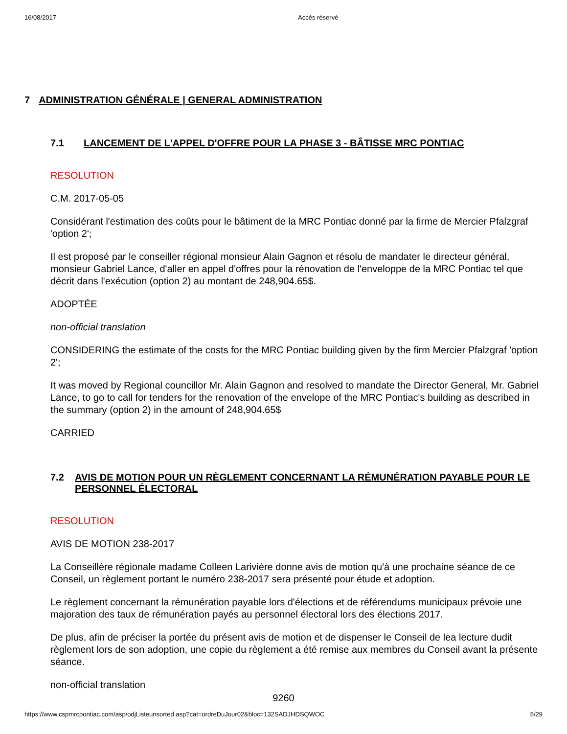16/08/2017 Accès réservé
7 ADMINISTRATION GÉNÉRALE | GENERAL ADMINISTRATION
7.1 LANCEMENT DE L'APPEL D'OFFRE POUR LA PHASE 3 - BÂTISSE MRC PONTIAC
RESOLUTION
C.M. 2017-05-05
Considérant l'estimation des coûts pour le bâtiment de la MRC Pontiac donné par la firme de Mercier Pfalzgraf 'option 2';
Il est proposé par le conseiller régional monsieur Alain Gagnon et résolu de mandater le directeur général, monsieur Gabriel Lance, d'aller en appel d'offres pour la rénovation de l'enveloppe de la MRC Pontiac tel que décrit dans l'exécution (option 2) au montant de 248,904.65$.
ADOPTÉE
non-official translation
CONSIDERING the estimate of the costs for the MRC Pontiac building given by the firm Mercier Pfalzgraf 'option 2';
It was moved by Regional councillor Mr. Alain Gagnon and resolved to mandate the Director General, Mr. Gabriel Lance, to go to call for tenders for the renovation of the envelope of the MRC Pontiac's building as described in the summary (option 2) in the amount of 248,904.65$
CARRIED
7.2 AVIS DE MOTION POUR UN RÈGLEMENT CONCERNANT LA RÉMUNÉRATION PAYABLE POUR LE PERSONNEL ÉLECTORAL
RESOLUTION
AVIS DE MOTION 238-2017
La Conseillère régionale madame Colleen Larivière donne avis de motion qu'à une prochaine séance de ce Conseil, un règlement portant le numéro 238-2017 sera présenté pour étude et adoption.
Le règlement concernant la rémunération payable lors d'élections et de référendums municipaux prévoie une majoration des taux de rémunération payés au personnel électoral lors des élections 2017.
De plus, afin de préciser la portée du présent avis de motion et de dispenser le Conseil de lea lecture dudit règlement lors de son adoption, une copie du règlement a été remise aux membres du Conseil avant la présente séance.
non-official translation
9260
https://www.cspmrcpontiac.com/asp/odjListeunsorted.asp?cat=ordreDuJour02&bloc=132SADJHDSQWOC 5/29